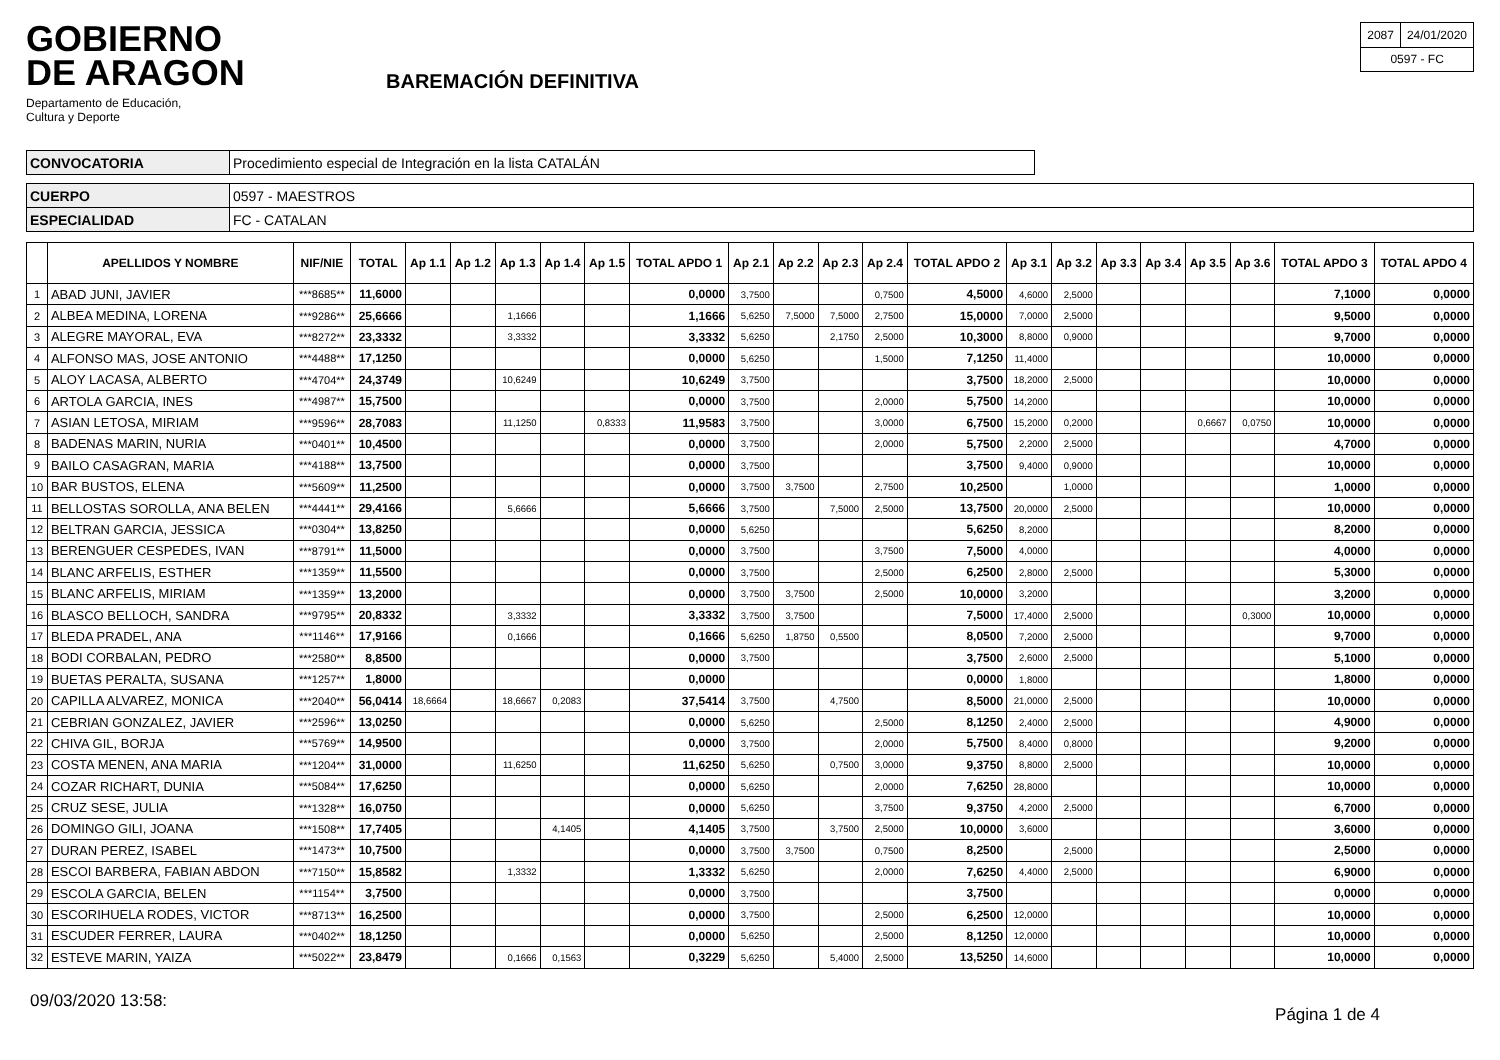GOBIERNO
DE ARAGON
Departamento de Educación,
Cultura y Deporte
BAREMACIÓN DEFINITIVA
| 2087 | 24/01/2020 |
| 0597 - FC | |
| CONVOCATORIA | Procedimiento especial de Integración en la lista CATALÁN |
| CUERPO | 0597 - MAESTROS |
| ESPECIALIDAD | FC - CATALAN |
| | APELLIDOS Y NOMBRE | NIF/NIE | TOTAL | Ap 1.1 | Ap 1.2 | Ap 1.3 | Ap 1.4 | Ap 1.5 | TOTAL APDO 1 | Ap 2.1 | Ap 2.2 | Ap 2.3 | Ap 2.4 | TOTAL APDO 2 | Ap 3.1 | Ap 3.2 | Ap 3.3 | Ap 3.4 | Ap 3.5 | Ap 3.6 | TOTAL APDO 3 | TOTAL APDO 4 |
| --- | --- | --- | --- | --- | --- | --- | --- | --- | --- | --- | --- | --- | --- | --- | --- | --- | --- | --- | --- | --- | --- | --- |
| 1 | ABAD JUNI, JAVIER | ***8685** | 11,6000 | | | | | | 0,0000 | 3,7500 | | | 0,7500 | 4,5000 | 4,6000 | 2,5000 | | | | | 7,1000 | 0,0000 |
| 2 | ALBEA MEDINA, LORENA | ***9286** | 25,6666 | | | 1,1666 | | | 1,1666 | 5,6250 | 7,5000 | 7,5000 | 2,7500 | 15,0000 | 7,0000 | 2,5000 | | | | | 9,5000 | 0,0000 |
| 3 | ALEGRE MAYORAL, EVA | ***8272** | 23,3332 | | | 3,3332 | | | 3,3332 | 5,6250 | | 2,1750 | 2,5000 | 10,3000 | 8,8000 | 0,9000 | | | | | 9,7000 | 0,0000 |
| 4 | ALFONSO MAS, JOSE ANTONIO | ***4488** | 17,1250 | | | | | | 0,0000 | 5,6250 | | | 1,5000 | 7,1250 | 11,4000 | | | | | | 10,0000 | 0,0000 |
| 5 | ALOY LACASA, ALBERTO | ***4704** | 24,3749 | | | 10,6249 | | | 10,6249 | 3,7500 | | | | 3,7500 | 18,2000 | 2,5000 | | | | | 10,0000 | 0,0000 |
| 6 | ARTOLA GARCIA, INES | ***4987** | 15,7500 | | | | | | 0,0000 | 3,7500 | | | 2,0000 | 5,7500 | 14,2000 | | | | | | 10,0000 | 0,0000 |
| 7 | ASIAN LETOSA, MIRIAM | ***9596** | 28,7083 | | | 11,1250 | | 0,8333 | 11,9583 | 3,7500 | | | 3,0000 | 6,7500 | 15,2000 | 0,2000 | | | 0,6667 | 0,0750 | 10,0000 | 0,0000 |
| 8 | BADENAS MARIN, NURIA | ***0401** | 10,4500 | | | | | | 0,0000 | 3,7500 | | | 2,0000 | 5,7500 | 2,2000 | 2,5000 | | | | | 4,7000 | 0,0000 |
| 9 | BAILO CASAGRAN, MARIA | ***4188** | 13,7500 | | | | | | 0,0000 | 3,7500 | | | | 3,7500 | 9,4000 | 0,9000 | | | | | 10,0000 | 0,0000 |
| 10 | BAR BUSTOS, ELENA | ***5609** | 11,2500 | | | | | | 0,0000 | 3,7500 | 3,7500 | | 2,7500 | 10,2500 | | 1,0000 | | | | | 1,0000 | 0,0000 |
| 11 | BELLOSTAS SOROLLA, ANA BELEN | ***4441** | 29,4166 | | | 5,6666 | | | 5,6666 | 3,7500 | | 7,5000 | 2,5000 | 13,7500 | 20,0000 | 2,5000 | | | | | 10,0000 | 0,0000 |
| 12 | BELTRAN GARCIA, JESSICA | ***0304** | 13,8250 | | | | | | 0,0000 | 5,6250 | | | | 5,6250 | 8,2000 | | | | | | 8,2000 | 0,0000 |
| 13 | BERENGUER CESPEDES, IVAN | ***8791** | 11,5000 | | | | | | 0,0000 | 3,7500 | | | 3,7500 | 7,5000 | 4,0000 | | | | | | 4,0000 | 0,0000 |
| 14 | BLANC ARFELIS, ESTHER | ***1359** | 11,5500 | | | | | | 0,0000 | 3,7500 | | | 2,5000 | 6,2500 | 2,8000 | 2,5000 | | | | | 5,3000 | 0,0000 |
| 15 | BLANC ARFELIS, MIRIAM | ***1359** | 13,2000 | | | | | | 0,0000 | 3,7500 | 3,7500 | | 2,5000 | 10,0000 | 3,2000 | | | | | | 3,2000 | 0,0000 |
| 16 | BLASCO BELLOCH, SANDRA | ***9795** | 20,8332 | | | 3,3332 | | | 3,3332 | 3,7500 | 3,7500 | | | 7,5000 | 17,4000 | 2,5000 | | | | 0,3000 | 10,0000 | 0,0000 |
| 17 | BLEDA PRADEL, ANA | ***1146** | 17,9166 | | | 0,1666 | | | 0,1666 | 5,6250 | 1,8750 | 0,5500 | | 8,0500 | 7,2000 | 2,5000 | | | | | 9,7000 | 0,0000 |
| 18 | BODI CORBALAN, PEDRO | ***2580** | 8,8500 | | | | | | 0,0000 | 3,7500 | | | | 3,7500 | 2,6000 | 2,5000 | | | | | 5,1000 | 0,0000 |
| 19 | BUETAS PERALTA, SUSANA | ***1257** | 1,8000 | | | | | | 0,0000 | | | | | 0,0000 | 1,8000 | | | | | | 1,8000 | 0,0000 |
| 20 | CAPILLA ALVAREZ, MONICA | ***2040** | 56,0414 | 18,6664 | | 18,6667 | 0,2083 | | 37,5414 | 3,7500 | | 4,7500 | | 8,5000 | 21,0000 | 2,5000 | | | | | 10,0000 | 0,0000 |
| 21 | CEBRIAN GONZALEZ, JAVIER | ***2596** | 13,0250 | | | | | | 0,0000 | 5,6250 | | | 2,5000 | 8,1250 | 2,4000 | 2,5000 | | | | | 4,9000 | 0,0000 |
| 22 | CHIVA GIL, BORJA | ***5769** | 14,9500 | | | | | | 0,0000 | 3,7500 | | | 2,0000 | 5,7500 | 8,4000 | 0,8000 | | | | | 9,2000 | 0,0000 |
| 23 | COSTA MENEN, ANA MARIA | ***1204** | 31,0000 | | | 11,6250 | | | 11,6250 | 5,6250 | | 0,7500 | 3,0000 | 9,3750 | 8,8000 | 2,5000 | | | | | 10,0000 | 0,0000 |
| 24 | COZAR RICHART, DUNIA | ***5084** | 17,6250 | | | | | | 0,0000 | 5,6250 | | | 2,0000 | 7,6250 | 28,8000 | | | | | | 10,0000 | 0,0000 |
| 25 | CRUZ SESE, JULIA | ***1328** | 16,0750 | | | | | | 0,0000 | 5,6250 | | | 3,7500 | 9,3750 | 4,2000 | 2,5000 | | | | | 6,7000 | 0,0000 |
| 26 | DOMINGO GILI, JOANA | ***1508** | 17,7405 | | | | 4,1405 | | 4,1405 | 3,7500 | | 3,7500 | 2,5000 | 10,0000 | 3,6000 | | | | | | 3,6000 | 0,0000 |
| 27 | DURAN PEREZ, ISABEL | ***1473** | 10,7500 | | | | | | 0,0000 | 3,7500 | 3,7500 | | 0,7500 | 8,2500 | | 2,5000 | | | | | 2,5000 | 0,0000 |
| 28 | ESCOI BARBERA, FABIAN ABDON | ***7150** | 15,8582 | | | 1,3332 | | | 1,3332 | 5,6250 | | | 2,0000 | 7,6250 | 4,4000 | 2,5000 | | | | | 6,9000 | 0,0000 |
| 29 | ESCOLA GARCIA, BELEN | ***1154** | 3,7500 | | | | | | 0,0000 | 3,7500 | | | | 3,7500 | | | | | | | 0,0000 | 0,0000 |
| 30 | ESCORIHUELA RODES, VICTOR | ***8713** | 16,2500 | | | | | | 0,0000 | 3,7500 | | | 2,5000 | 6,2500 | 12,0000 | | | | | | 10,0000 | 0,0000 |
| 31 | ESCUDER FERRER, LAURA | ***0402** | 18,1250 | | | | | | 0,0000 | 5,6250 | | | 2,5000 | 8,1250 | 12,0000 | | | | | | 10,0000 | 0,0000 |
| 32 | ESTEVE MARIN, YAIZA | ***5022** | 23,8479 | | | 0,1666 | 0,1563 | | 0,3229 | 5,6250 | | 5,4000 | 2,5000 | 13,5250 | 14,6000 | | | | | | 10,0000 | 0,0000 |
09/03/2020 13:58: Página 1 de 4